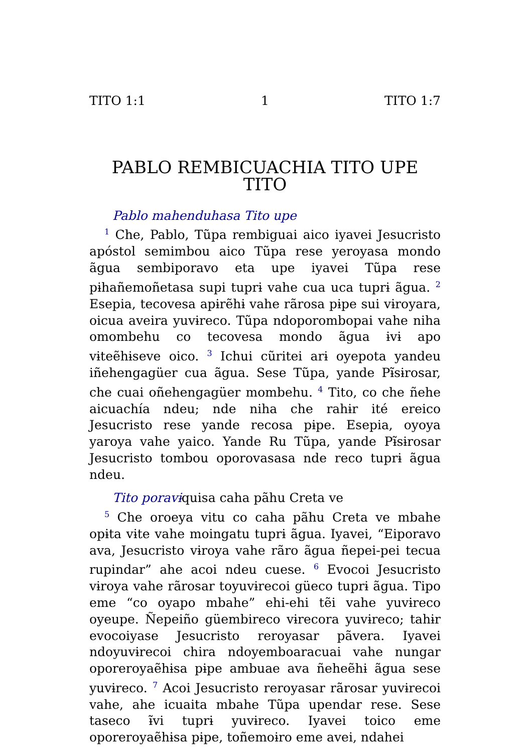TITO 1:1 1 TITO 1:7
PABLO REMBICUACHIA TITO UPE
TITO
Pablo mahenduhasa Tito upe
<sup>1</sup> Che, Pablo, Tũpa rembiguai aico iyavei Jesucristo apóstol semimbou aico Tũpa rese yeroyasa mondo ãgua sembiporavo eta upe iyavei Tũpa rese pɨhañemoñetasa supi tuprɨ vahe cua uca tuprɨ ãgua. <sup>2</sup> Esepia, tecovesa apɨrẽhɨ vahe rãrosa pɨpe sui vɨroyara, oicua aveira yuvɨreco. Tũpa ndoporombopai vahe niha omombehu co tecovesa mondo ãgua ɨvɨ apo vɨteẽhɨseve oico. <sup>3</sup> Ichui cũritei arɨ oyepota yandeu iñehengagüer cua ãgua. Sese Tũpa, yande Pɨ̃sɨrosar, che cuai oñehengagüer mombehu. <sup>4</sup> Tito, co che ñehe aicuachía ndeu; nde niha che rahɨr ité ereico Jesucristo rese yande recosa pɨpe. Esepia, oyoya yaroya vahe yaico. Yande Ru Tũpa, yande Pɨ̃sɨrosar Jesucristo tombou oporovasasa nde reco tuprɨ ãgua ndeu.
Tito poravɨ quisa caha pãhu Creta ve
<sup>5</sup> Che oroeya vitu co caha pãhu Creta ve mbahe opɨta vɨte vahe moingatu tuprɨ ãgua. Iyavei, “Eiporavo ava, Jesucristo vɨroya vahe rãro ãgua ñepei-pei tecua rupindar” ahe acoi ndeu cuese. <sup>6</sup> Evocoi Jesucristo vɨroya vahe rãrosar toyuvɨrecoi güeco tuprɨ ãgua. Tipo eme “co oyapo mbahe” ehi-ehi tẽi vahe yuvɨreco oyeupe. Ñepeiño güembireco vɨrecora yuvɨreco; tahɨr evocoiyase Jesucristo reroyasar pãvera. Iyavei ndoyuvɨrecoi chira ndoyemboaracuai vahe nungar oporeroyaẽhɨsa pɨpe ambuae ava ñeheẽhɨ ãgua sese yuvɨreco. <sup>7</sup> Acoi Jesucristo reroyasar rãrosar yuvɨrecoi vahe, ahe icuaita mbahe Tũpa upendar rese. Sese taseco ɨ̃vi tuprɨ yuvɨreco. Iyavei toico eme oporeroyaẽhɨsa pɨpe, toñemoɨro eme avei, ndahei